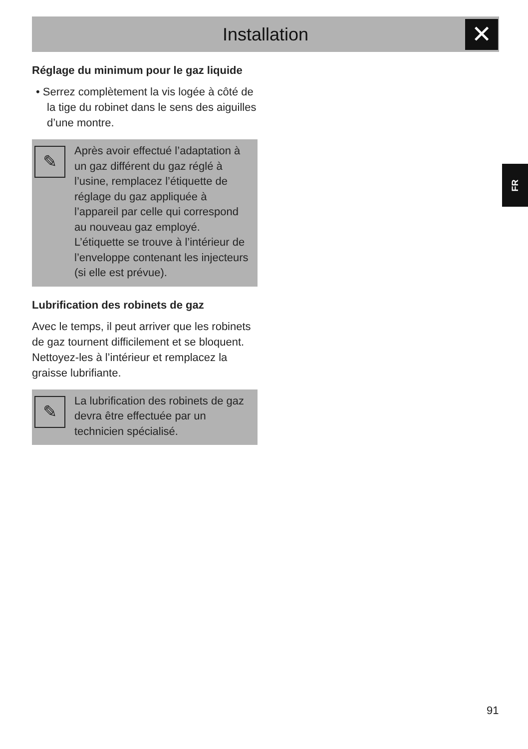Installation ✕
FR
Réglage du minimum pour le gaz liquide
• Serrez complètement la vis logée à côté de la tige du robinet dans le sens des aiguilles d’une montre.
✎
Après avoir effectué l’adaptation à un gaz différent du gaz réglé à l’usine, remplacez l’étiquette de réglage du gaz appliquée à l’appareil par celle qui correspond au nouveau gaz employé. L’étiquette se trouve à l’intérieur de l’enveloppe contenant les injecteurs (si elle est prévue).
Lubrification des robinets de gaz
Avec le temps, il peut arriver que les robinets de gaz tournent difficilement et se bloquent. Nettoyez-les à l’intérieur et remplacez la graisse lubrifiante.
✎
La lubrification des robinets de gaz devra être effectuée par un technicien spécialisé.
91